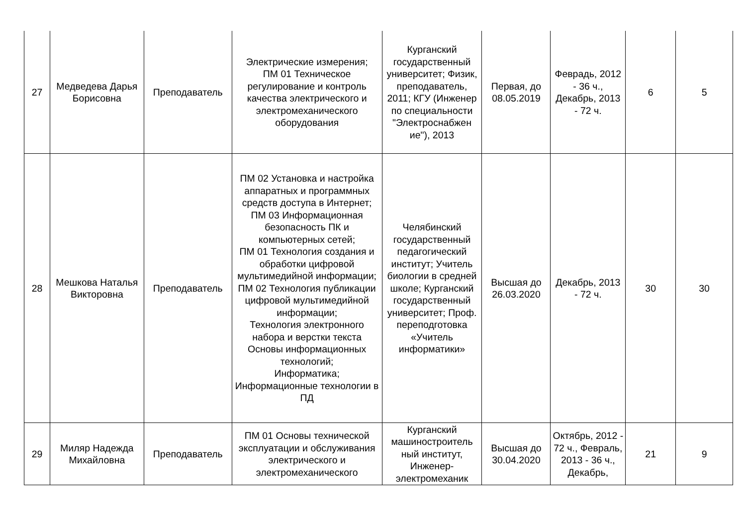| 27 | Медведева Дарья Борисовна | Преподаватель | Электрические измерения; ПМ 01 Техническое регулирование и контроль качества электрического и электромеханического оборудования | Курганский государственный университет; Физик, преподаватель, 2011; КГУ (Инженер по специальности "Электроснабжен ие"), 2013 | Первая, до 08.05.2019 | Феврадь, 2012 - 36 ч., Декабрь, 2013 - 72 ч. | 6 | 5 |
| 28 | Мешкова Наталья Викторовна | Преподаватель | ПМ 02 Установка и настройка аппаратных и программных средств доступа в Интернет; ПМ 03 Информационная безопасность ПК и компьютерных сетей; ПМ 01 Технология создания и обработки цифровой мультимедийной информации; ПМ 02 Технология публикации цифровой мультимедийной информации; Технология электронного набора и верстки текста Основы информационных технологий; Информатика; Информационные технологии в ПД | Челябинский государственный педагогический институт; Учитель биологии в средней школе; Курганский государственный университет; Проф. переподготовка «Учитель информатики» | Высшая до 26.03.2020 | Декабрь, 2013 - 72 ч. | 30 | 30 |
| 29 | Миляр Надежда Михайловна | Преподаватель | ПМ 01 Основы технической эксплуатации и обслуживания электрического и электромеханического | Курганский машиностроитель ный институт, Инженер-электромеханик | Высшая до 30.04.2020 | Октябрь, 2012 - 72 ч., Февраль, 2013 - 36 ч., Декабрь, | 21 | 9 |